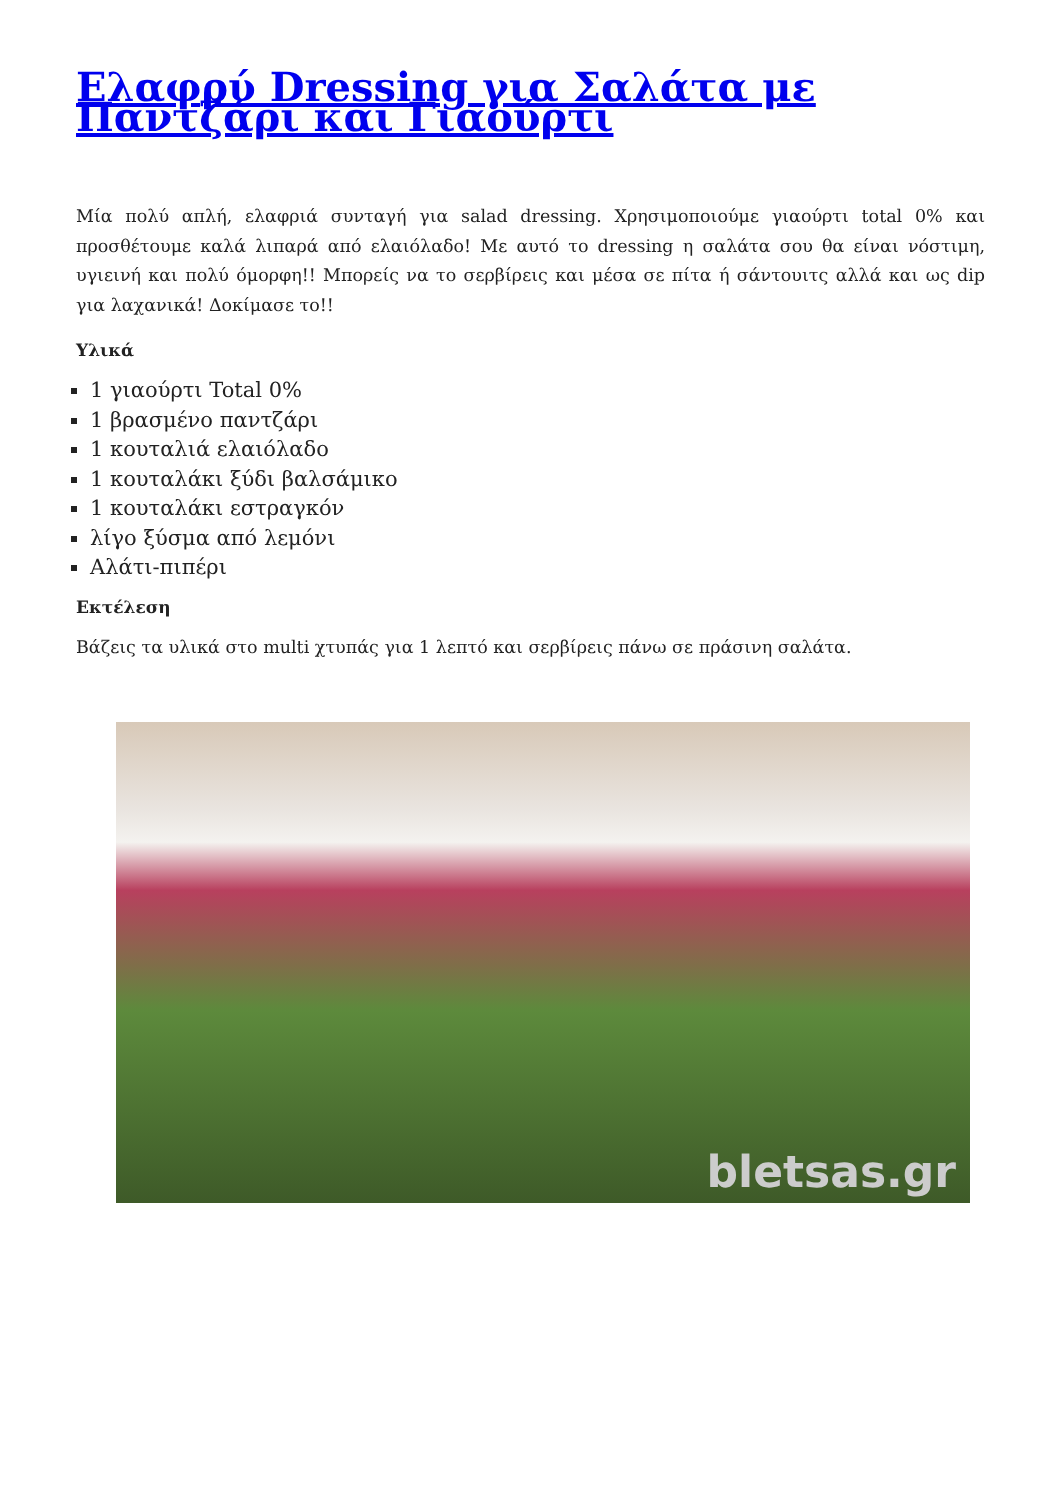Ελαφρύ Dressing για Σαλάτα με Παντζάρι και Γιαούρτι
Μία πολύ απλή, ελαφριά συνταγή για salad dressing. Χρησιμοποιούμε γιαούρτι total 0% και προσθέτουμε καλά λιπαρά από ελαιόλαδο! Με αυτό το dressing η σαλάτα σου θα είναι νόστιμη, υγιεινή και πολύ όμορφη!! Μπορείς να το σερβίρεις και μέσα σε πίτα ή σάντουιτς αλλά και ως dip για λαχανικά! Δοκίμασε το!!
Υλικά
1 γιαούρτι Total 0%
1 βρασμένο παντζάρι
1 κουταλιά ελαιόλαδο
1 κουταλάκι ξύδι βαλσάμικο
1 κουταλάκι εστραγκόν
λίγο ξύσμα από λεμόνι
Αλάτι-πιπέρι
Εκτέλεση
Βάζεις τα υλικά στο multi χτυπάς για 1 λεπτό και σερβίρεις πάνω σε πράσινη σαλάτα.
bletsas.gr